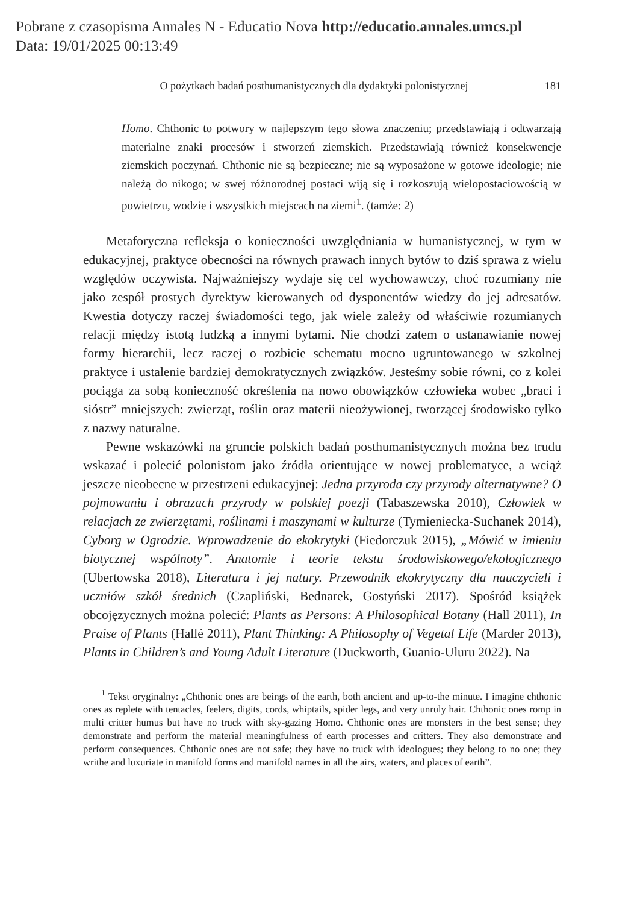Pobrane z czasopisma Annales N - Educatio Nova http://educatio.annales.umcs.pl
Data: 19/01/2025 00:13:49
O pożytkach badań posthumanistycznych dla dydaktyki polonistycznej 181
Homo. Chthonic to potwory w najlepszym tego słowa znaczeniu; przedstawiają i odtwarzają materialne znaki procesów i stworzeń ziemskich. Przedstawiają również konsekwencje ziemskich poczynań. Chthonic nie są bezpieczne; nie są wyposażone w gotowe ideologie; nie należą do nikogo; w swej różnorodnej postaci wiją się i rozkoszują wielopostaciowością w powietrzu, wodzie i wszystkich miejscach na ziemi<sup>1</sup>. (tamże: 2)
Metaforyczna refleksja o konieczności uwzględniania w humanistycznej, w tym w edukacyjnej, praktyce obecności na równych prawach innych bytów to dziś sprawa z wielu względów oczywista. Najważniejszy wydaje się cel wychowawczy, choć rozumiany nie jako zespół prostych dyrektyw kierowanych od dysponentów wiedzy do jej adresatów. Kwestia dotyczy raczej świadomości tego, jak wiele zależy od właściwie rozumianych relacji między istotą ludzką a innymi bytami. Nie chodzi zatem o ustanawianie nowej formy hierarchii, lecz raczej o rozbicie schematu mocno ugruntowanego w szkolnej praktyce i ustalenie bardziej demokratycznych związków. Jesteśmy sobie równi, co z kolei pociąga za sobą konieczność określenia na nowo obowiązków człowieka wobec „braci i sióstr” mniejszych: zwierząt, roślin oraz materii nieożywionej, tworzącej środowisko tylko z nazwy naturalne.
Pewne wskazówki na gruncie polskich badań posthumanistycznych można bez trudu wskazać i polecić polonistom jako źródła orientujące w nowej problematyce, a wciąż jeszcze nieobecne w przestrzeni edukacyjnej: Jedna przyroda czy przyrody alternatywne? O pojmowaniu i obrazach przyrody w polskiej poezji (Tabaszewska 2010), Człowiek w relacjach ze zwierzętami, roślinami i maszynami w kulturze (Tymieniecka-Suchanek 2014), Cyborg w Ogrodzie. Wprowadzenie do ekokrytyki (Fiedorczuk 2015), „Mówić w imieniu biotycznej wspólnoty”. Anatomie i teorie tekstu środowiskowego/ekologicznego (Ubertowska 2018), Literatura i jej natury. Przewodnik ekokrytyczny dla nauczycieli i uczniów szkół średnich (Czapliński, Bednarek, Gostyński 2017). Spośród książek obcojęzycznych można polecić: Plants as Persons: A Philosophical Botany (Hall 2011), In Praise of Plants (Hallé 2011), Plant Thinking: A Philosophy of Vegetal Life (Marder 2013), Plants in Children’s and Young Adult Literature (Duckworth, Guanio-Uluru 2022). Na
<sup>1</sup> Tekst oryginalny: „Chthonic ones are beings of the earth, both ancient and up-to-the minute. I imagine chthonic ones as replete with tentacles, feelers, digits, cords, whiptails, spider legs, and very unruly hair. Chthonic ones romp in multi critter humus but have no truck with sky-gazing Homo. Chthonic ones are monsters in the best sense; they demonstrate and perform the material meaningfulness of earth processes and critters. They also demonstrate and perform consequences. Chthonic ones are not safe; they have no truck with ideologues; they belong to no one; they writhe and luxuriate in manifold forms and manifold names in all the airs, waters, and places of earth”.